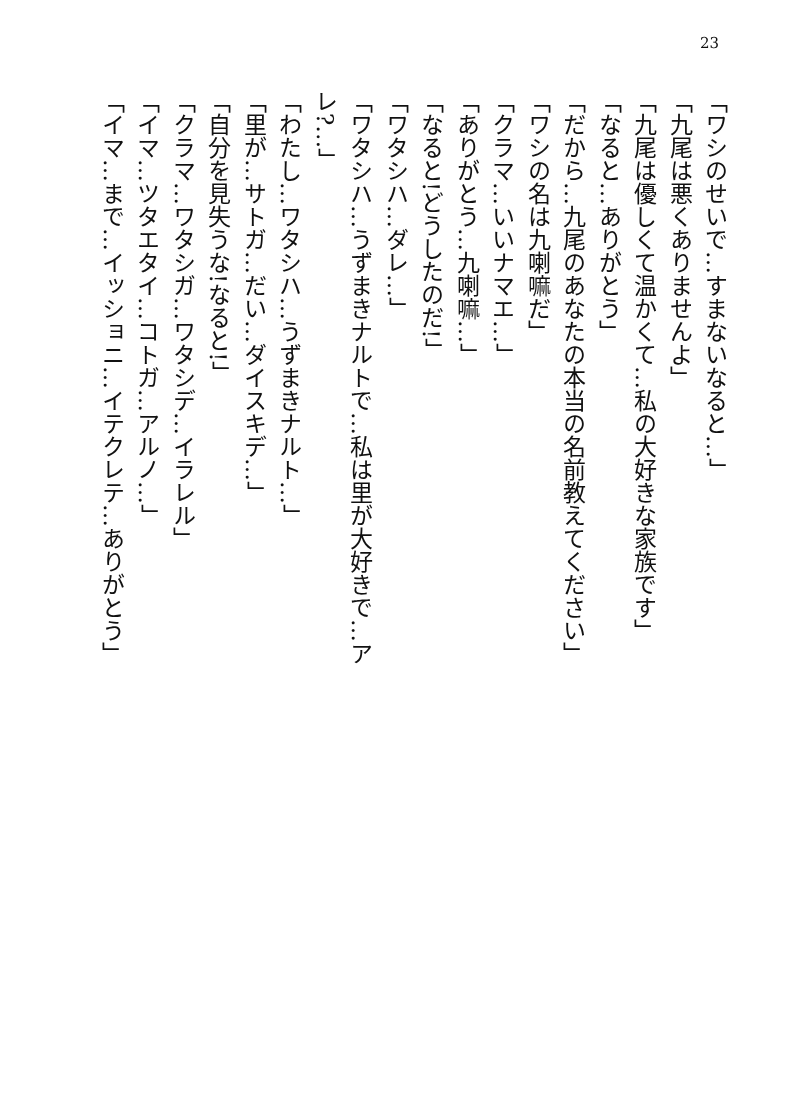23
「ワシのせいで…すまないなると…」
「九尾は悪くありませんよ」
「九尾は優しくて温かくて…私の大好きな家族です」
「なると…ありがとう」
「だから…九尾のあなたの本当の名前教えてください」
「ワシの名は九喇嘛だ」
「クラマ…いいナマエ…」
「ありがとう…九喇嘛…」
「なると!どうしたのだ!」
「ワタシハ…ダレ…」
「ワタシハ…うずまきナルトで…私は里が大好きで…アレ?…」
「わたし…ワタシハ…うずまきナルト…」
「里が…サトガ…だい…ダイスキデ…」
「自分を見失うな!なると!」
「クラマ…ワタシガ…ワタシデ…イラレル」
「イマ…ツタエタイ…コトガ…アルノ…」
「イマ…まで…イッショニ…イテクレテ…ありがとう」